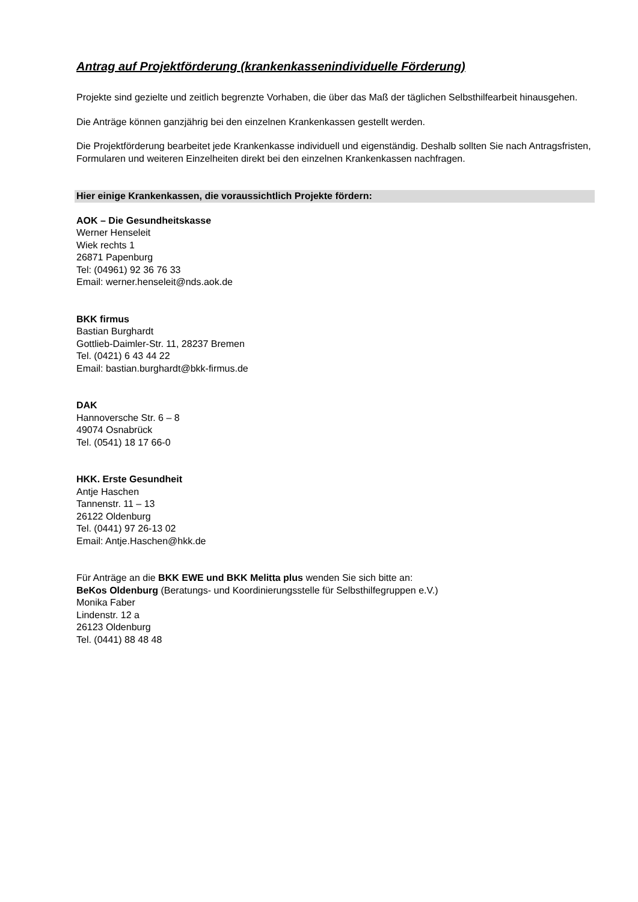Antrag auf Projektförderung (krankenkassenindividuelle Förderung)
Projekte sind gezielte und zeitlich begrenzte Vorhaben, die über das Maß der täglichen Selbsthilfearbeit hinausgehen.
Die Anträge können ganzjährig bei den einzelnen Krankenkassen gestellt werden.
Die Projektförderung bearbeitet jede Krankenkasse individuell und eigenständig. Deshalb sollten Sie nach Antragsfristen, Formularen und weiteren Einzelheiten direkt bei den einzelnen Krankenkassen nachfragen.
Hier einige Krankenkassen, die voraussichtlich Projekte fördern:
AOK – Die Gesundheitskasse
Werner Henseleit
Wiek rechts 1
26871 Papenburg
Tel: (04961) 92 36 76 33
Email: werner.henseleit@nds.aok.de
BKK firmus
Bastian Burghardt
Gottlieb-Daimler-Str. 11, 28237 Bremen
Tel. (0421) 6 43 44 22
Email: bastian.burghardt@bkk-firmus.de
DAK
Hannoversche Str. 6 – 8
49074 Osnabrück
Tel. (0541) 18 17 66-0
HKK. Erste Gesundheit
Antje Haschen
Tannenstr. 11 – 13
26122 Oldenburg
Tel. (0441) 97 26-13 02
Email: Antje.Haschen@hkk.de
Für Anträge an die BKK EWE und BKK Melitta plus wenden Sie sich bitte an:
BeKos Oldenburg (Beratungs- und Koordinierungsstelle für Selbsthilfegruppen e.V.)
Monika Faber
Lindenstr. 12 a
26123 Oldenburg
Tel. (0441) 88 48 48